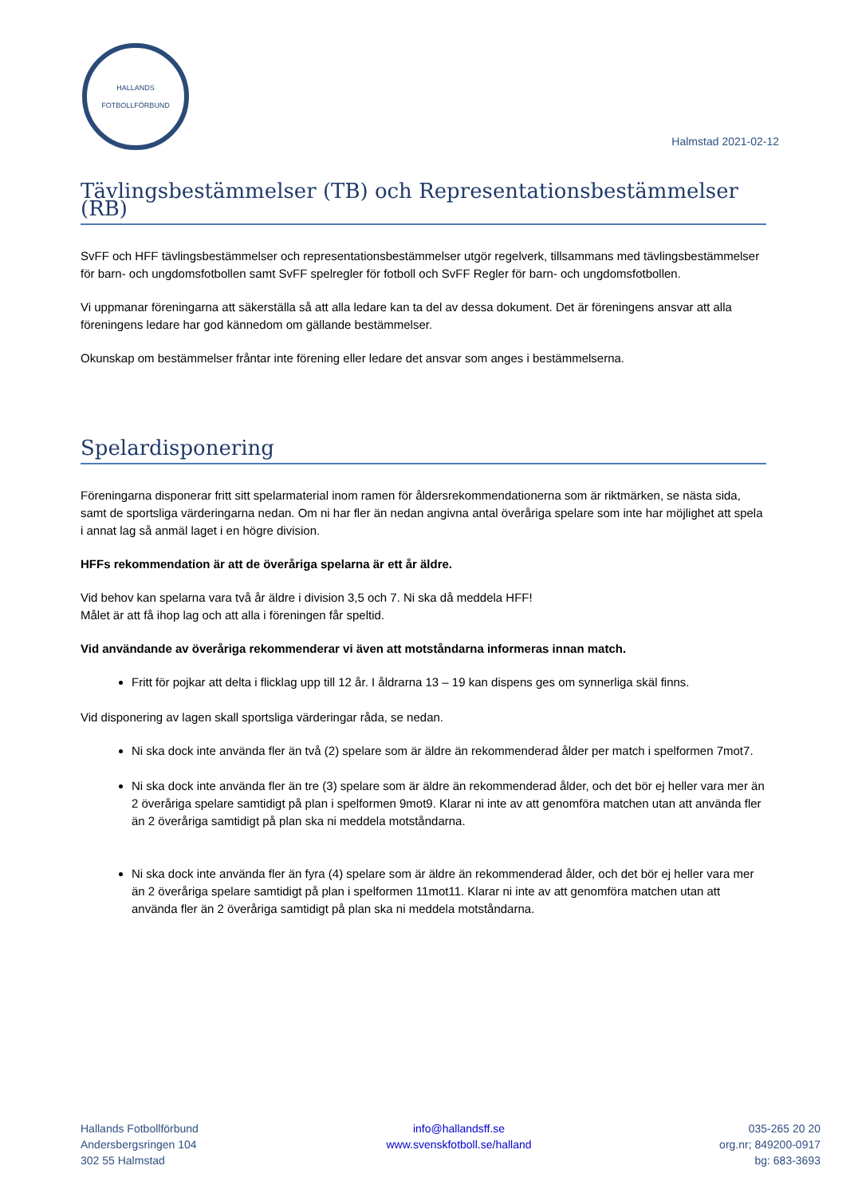HALLANDS
FOTBOLLFÖRBUND
Halmstad 2021-02-12
Tävlingsbestämmelser (TB) och Representationsbestämmelser (RB)
SvFF och HFF tävlingsbestämmelser och representationsbestämmelser utgör regelverk, tillsammans med tävlingsbestämmelser för barn- och ungdomsfotbollen samt SvFF spelregler för fotboll och SvFF Regler för barn- och ungdomsfotbollen.
Vi uppmanar föreningarna att säkerställa så att alla ledare kan ta del av dessa dokument. Det är föreningens ansvar att alla föreningens ledare har god kännedom om gällande bestämmelser.
Okunskap om bestämmelser fråntar inte förening eller ledare det ansvar som anges i bestämmelserna.
Spelardisponering
Föreningarna disponerar fritt sitt spelarmaterial inom ramen för åldersrekommendationerna som är riktmärken, se nästa sida, samt de sportsliga värderingarna nedan. Om ni har fler än nedan angivna antal överåriga spelare som inte har möjlighet att spela i annat lag så anmäl laget i en högre division.
HFFs rekommendation är att de överåriga spelarna är ett år äldre.
Vid behov kan spelarna vara två år äldre i division 3,5 och 7. Ni ska då meddela HFF!
Målet är att få ihop lag och att alla i föreningen får speltid.
Vid användande av överåriga rekommenderar vi även att motståndarna informeras innan match.
Fritt för pojkar att delta i flicklag upp till 12 år. I åldrarna 13 – 19 kan dispens ges om synnerliga skäl finns.
Vid disponering av lagen skall sportsliga värderingar råda, se nedan.
Ni ska dock inte använda fler än två (2) spelare som är äldre än rekommenderad ålder per match i spelformen 7mot7.
Ni ska dock inte använda fler än tre (3) spelare som är äldre än rekommenderad ålder, och det bör ej heller vara mer än 2 överåriga spelare samtidigt på plan i spelformen 9mot9. Klarar ni inte av att genomföra matchen utan att använda fler än 2 överåriga samtidigt på plan ska ni meddela motståndarna.
Ni ska dock inte använda fler än fyra (4) spelare som är äldre än rekommenderad ålder, och det bör ej heller vara mer än 2 överåriga spelare samtidigt på plan i spelformen 11mot11. Klarar ni inte av att genomföra matchen utan att använda fler än 2 överåriga samtidigt på plan ska ni meddela motståndarna.
Hallands Fotbollförbund
Andersbergsringen 104
302 55 Halmstad
info@hallandsff.se
www.svenskfotboll.se/halland
035-265 20 20
org.nr; 849200-0917
bg: 683-3693